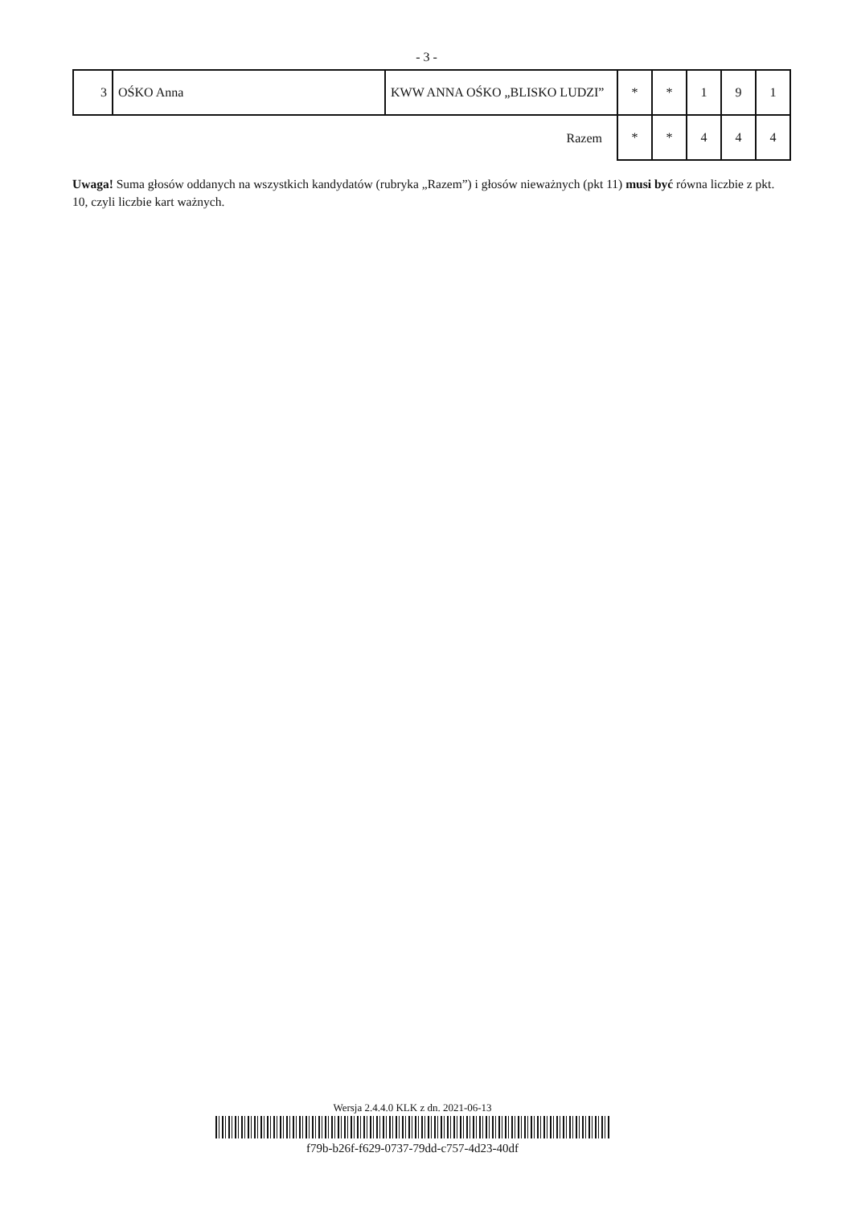- 3 -
| 3 | OŚKO Anna | KWW ANNA OŚKO „BLISKO LUDZI” | * | * | 1 | 9 | 1 |
| Razem | | | * | * | 4 | 4 | 4 |
Uwaga! Suma głosów oddanych na wszystkich kandydatów (rubryka „Razem”) i głosów nieważnych (pkt 11) musi być równa liczbie z pkt. 10, czyli liczbie kart ważnych.
Wersja 2.4.4.0 KLK z dn. 2021-06-13
f79b-b26f-f629-0737-79dd-c757-4d23-40df